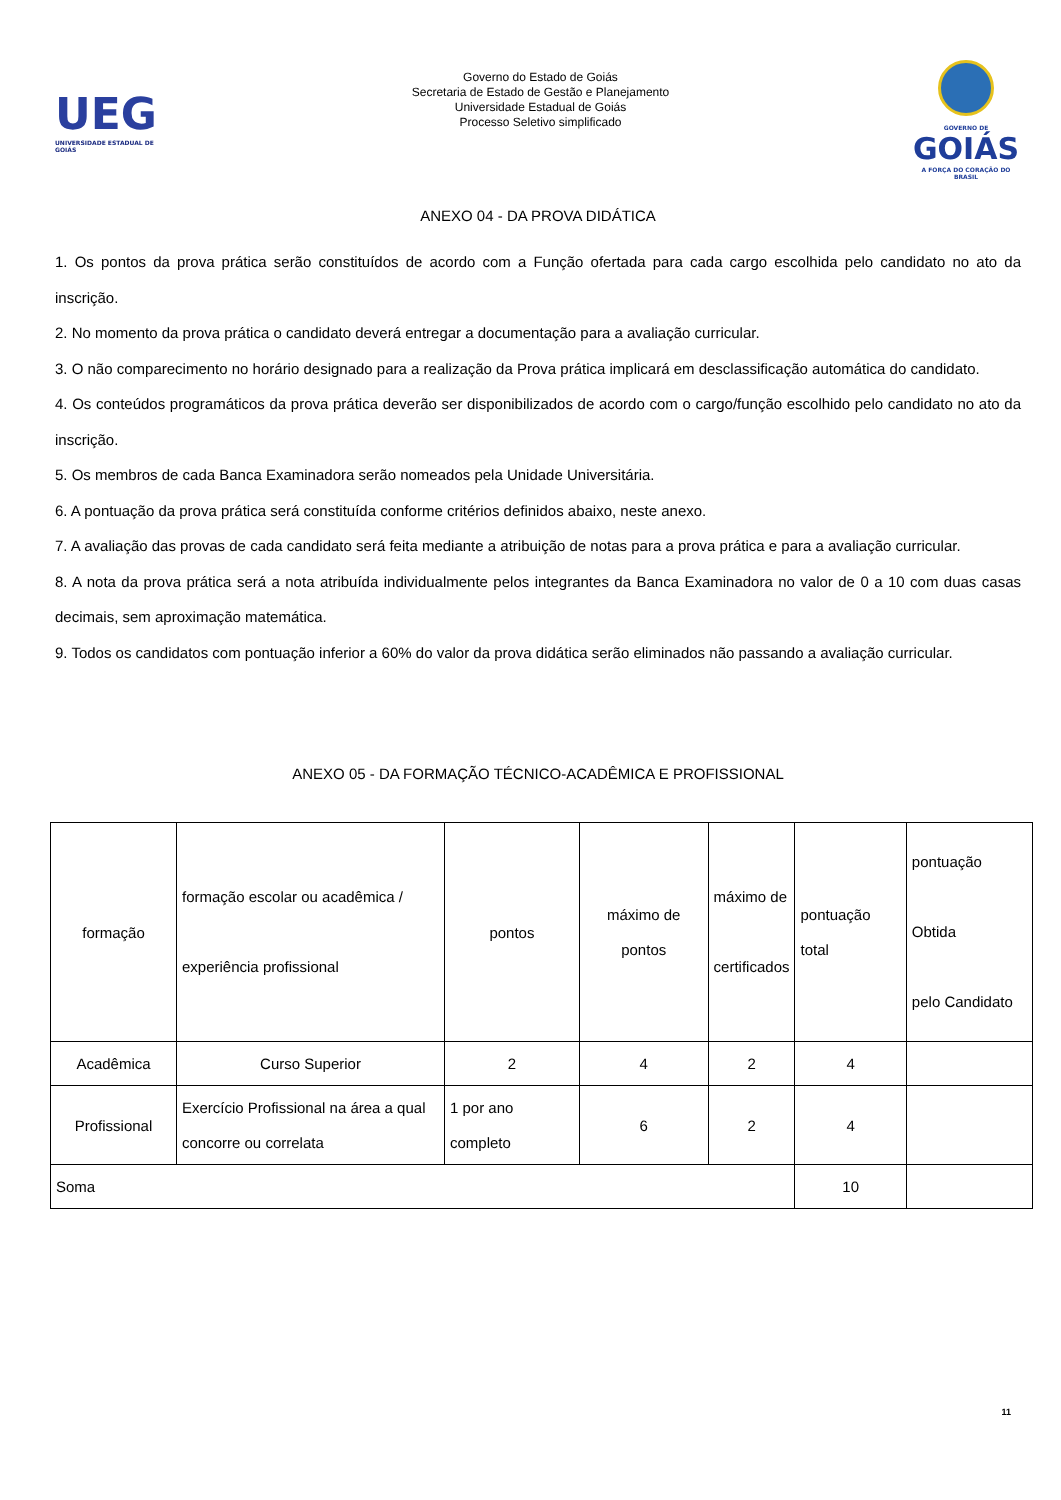UEG
UNIVERSIDADE ESTADUAL DE GOIÁS
Governo do Estado de Goiás
Secretaria de Estado de Gestão e Planejamento
Universidade Estadual de Goiás
Processo Seletivo simplificado
GOVERNO DE
GOIÁS
A FORÇA DO CORAÇÃO DO BRASIL
ANEXO 04 - DA PROVA DIDÁTICA
1. Os pontos da prova prática serão constituídos de acordo com a Função ofertada para cada cargo escolhida pelo candidato no ato da inscrição.
2. No momento da prova prática o candidato deverá entregar a documentação para a avaliação curricular.
3. O não comparecimento no horário designado para a realização da Prova prática implicará em desclassificação automática do candidato.
4. Os conteúdos programáticos da prova prática deverão ser disponibilizados de acordo com o cargo/função escolhido pelo candidato no ato da inscrição.
5. Os membros de cada Banca Examinadora serão nomeados pela Unidade Universitária.
6. A pontuação da prova prática será constituída conforme critérios definidos abaixo, neste anexo.
7. A avaliação das provas de cada candidato será feita mediante a atribuição de notas para a prova prática e para a avaliação curricular.
8. A nota da prova prática será a nota atribuída individualmente pelos integrantes da Banca Examinadora no valor de 0 a 10 com duas casas decimais, sem aproximação matemática.
9. Todos os candidatos com pontuação inferior a 60% do valor da prova didática serão eliminados não passando a avaliação curricular.
ANEXO 05 - DA FORMAÇÃO TÉCNICO-ACADÊMICA E PROFISSIONAL
| formação | formação escolar ou acadêmica / experiência profissional | pontos | máximo de pontos | máximo de certificados | pontuação total | pontuação Obtida pelo Candidato |
| Acadêmica | Curso Superior | 2 | 4 | 2 | 4 | |
| Profissional | Exercício Profissional na área a qual concorre ou correlata | 1 por ano completo | 6 | 2 | 4 | |
| Soma | | | | | 10 | |
11